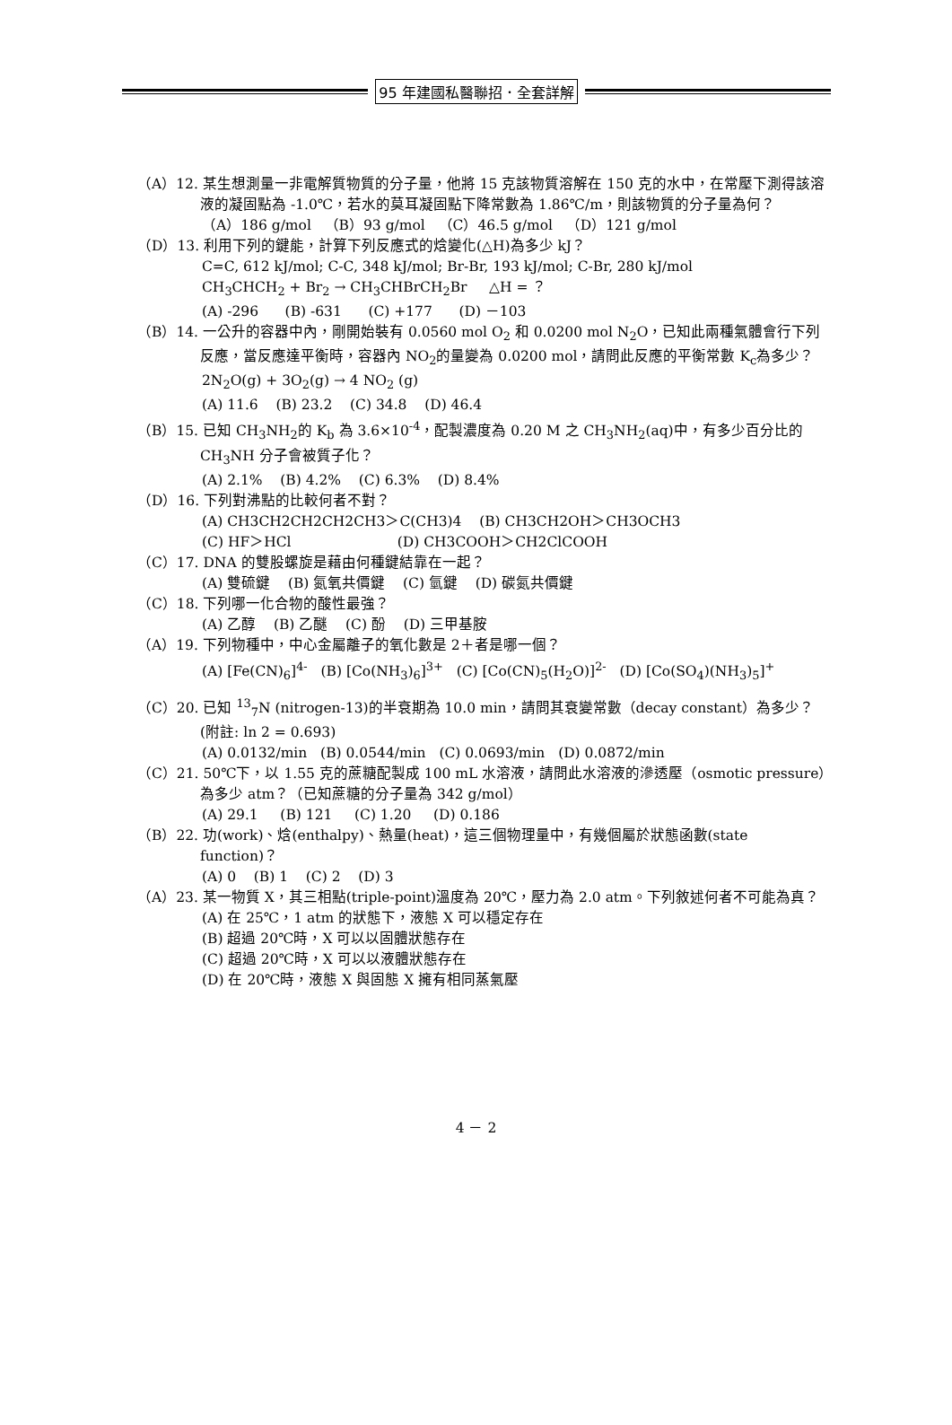95 年建國私醫聯招．全套詳解
（A）12. 某生想測量一非電解質物質的分子量，他將 15 克該物質溶解在 150 克的水中，在常壓下測得該溶液的凝固點為 -1.0℃，若水的莫耳凝固點下降常數為 1.86℃/m，則該物質的分子量為何？
（A）186 g/mol （B）93 g/mol （C）46.5 g/mol （D）121 g/mol
（D）13. 利用下列的鍵能，計算下列反應式的焓變化(△H)為多少 kJ？
C=C, 612 kJ/mol; C-C, 348 kJ/mol; Br-Br, 193 kJ/mol; C-Br, 280 kJ/mol
CH<sub>3</sub>CHCH<sub>2</sub> + Br<sub>2</sub> → CH<sub>3</sub>CHBrCH<sub>2</sub>Br △H = ？
(A) -296 (B) -631 (C) +177 (D) －103
（B）14. 一公升的容器中內，剛開始裝有 0.0560 mol O<sub>2</sub> 和 0.0200 mol N<sub>2</sub>O，已知此兩種氣體會行下列反應，當反應達平衡時，容器內 NO<sub>2</sub>的量變為 0.0200 mol，請問此反應的平衡常數 K<sub>c</sub>為多少？
2N<sub>2</sub>O(g) + 3O<sub>2</sub>(g) → 4 NO<sub>2</sub> (g)
(A) 11.6 (B) 23.2 (C) 34.8 (D) 46.4
（B）15. 已知 CH<sub>3</sub>NH<sub>2</sub>的 K<sub>b</sub> 為 3.6×10<sup>-4</sup>，配製濃度為 0.20 M 之 CH<sub>3</sub>NH<sub>2</sub>(aq)中，有多少百分比的 CH<sub>3</sub>NH 分子會被質子化？
(A) 2.1% (B) 4.2% (C) 6.3% (D) 8.4%
（D）16. 下列對沸點的比較何者不對？
(A) CH3CH2CH2CH2CH3＞C(CH3)4 (B) CH3CH2OH＞CH3OCH3
(C) HF＞HCl (D) CH3COOH＞CH2ClCOOH
（C）17. DNA 的雙股螺旋是藉由何種鍵結靠在一起？
(A) 雙硫鍵 (B) 氮氧共價鍵 (C) 氫鍵 (D) 碳氮共價鍵
（C）18. 下列哪一化合物的酸性最強？
(A) 乙醇 (B) 乙醚 (C) 酚 (D) 三甲基胺
（A）19. 下列物種中，中心金屬離子的氧化數是 2＋者是哪一個？
(A) [Fe(CN)<sub>6</sub>]<sup>4-</sup> (B) [Co(NH<sub>3</sub>)<sub>6</sub>]<sup>3+</sup> (C) [Co(CN)<sub>5</sub>(H<sub>2</sub>O)]<sup>2-</sup> (D) [Co(SO<sub>4</sub>)(NH<sub>3</sub>)<sub>5</sub>]<sup>+</sup>
（C）20. 已知 <sup>13</sup><sub>7</sub>N (nitrogen-13)的半衰期為 10.0 min，請問其衰變常數（decay constant）為多少？(附註: ln 2 = 0.693)
(A) 0.0132/min (B) 0.0544/min (C) 0.0693/min (D) 0.0872/min
（C）21. 50℃下，以 1.55 克的蔗糖配製成 100 mL 水溶液，請問此水溶液的滲透壓（osmotic pressure）為多少 atm？（已知蔗糖的分子量為 342 g/mol）
(A) 29.1 (B) 121 (C) 1.20 (D) 0.186
（B）22. 功(work)、焓(enthalpy)、熱量(heat)，這三個物理量中，有幾個屬於狀態函數(state function)？
(A) 0 (B) 1 (C) 2 (D) 3
（A）23. 某一物質 X，其三相點(triple-point)溫度為 20℃，壓力為 2.0 atm。下列敘述何者不可能為真？
(A) 在 25℃，1 atm 的狀態下，液態 X 可以穩定存在
(B) 超過 20℃時，X 可以以固體狀態存在
(C) 超過 20℃時，X 可以以液體狀態存在
(D) 在 20℃時，液態 X 與固態 X 擁有相同蒸氣壓
4 － 2